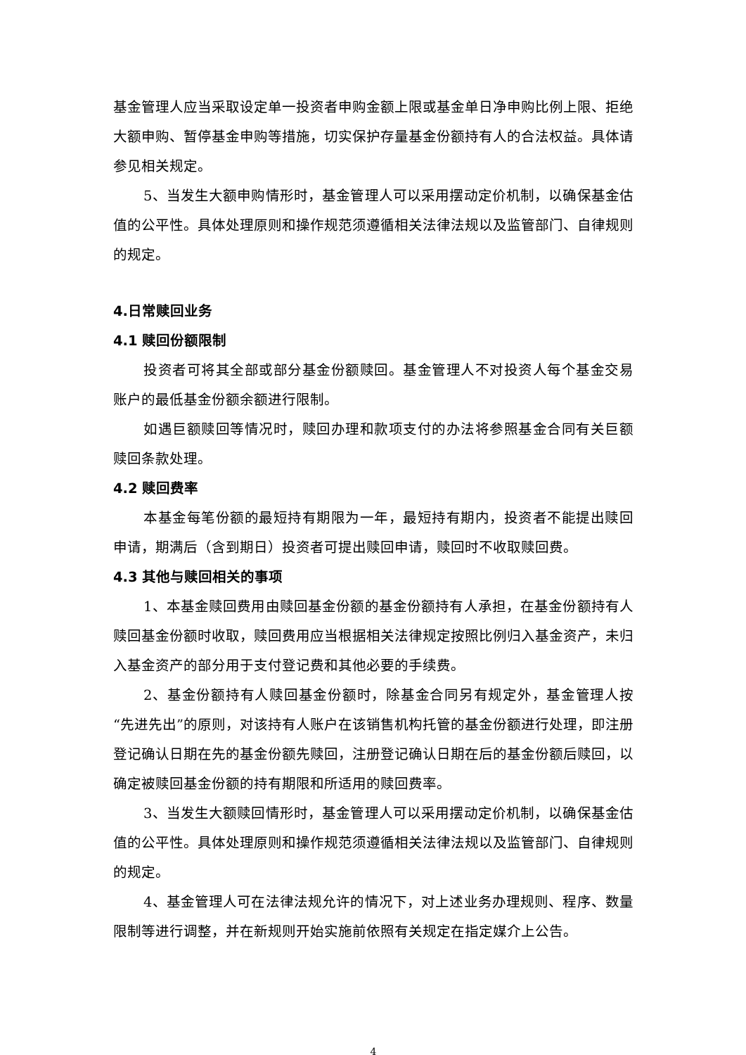基金管理人应当采取设定单一投资者申购金额上限或基金单日净申购比例上限、拒绝大额申购、暂停基金申购等措施，切实保护存量基金份额持有人的合法权益。具体请参见相关规定。
5、当发生大额申购情形时，基金管理人可以采用摆动定价机制，以确保基金估值的公平性。具体处理原则和操作规范须遵循相关法律法规以及监管部门、自律规则的规定。
4.日常赎回业务
4.1 赎回份额限制
投资者可将其全部或部分基金份额赎回。基金管理人不对投资人每个基金交易账户的最低基金份额余额进行限制。
如遇巨额赎回等情况时，赎回办理和款项支付的办法将参照基金合同有关巨额赎回条款处理。
4.2 赎回费率
本基金每笔份额的最短持有期限为一年，最短持有期内，投资者不能提出赎回申请，期满后（含到期日）投资者可提出赎回申请，赎回时不收取赎回费。
4.3 其他与赎回相关的事项
1、本基金赎回费用由赎回基金份额的基金份额持有人承担，在基金份额持有人赎回基金份额时收取，赎回费用应当根据相关法律规定按照比例归入基金资产，未归入基金资产的部分用于支付登记费和其他必要的手续费。
2、基金份额持有人赎回基金份额时，除基金合同另有规定外，基金管理人按“先进先出”的原则，对该持有人账户在该销售机构托管的基金份额进行处理，即注册登记确认日期在先的基金份额先赎回，注册登记确认日期在后的基金份额后赎回，以确定被赎回基金份额的持有期限和所适用的赎回费率。
3、当发生大额赎回情形时，基金管理人可以采用摆动定价机制，以确保基金估值的公平性。具体处理原则和操作规范须遵循相关法律法规以及监管部门、自律规则的规定。
4、基金管理人可在法律法规允许的情况下，对上述业务办理规则、程序、数量限制等进行调整，并在新规则开始实施前依照有关规定在指定媒介上公告。
4